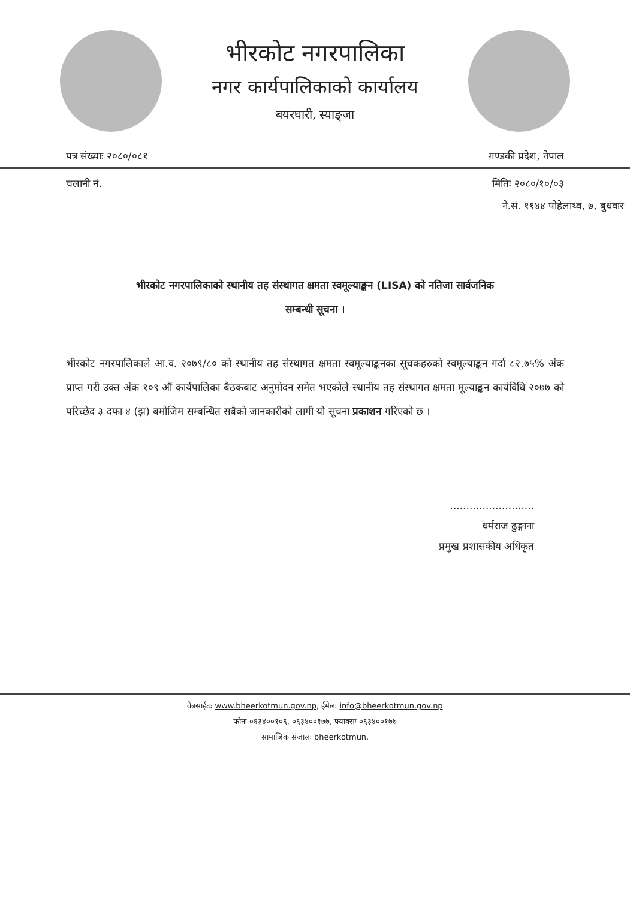भीरकोट नगरपालिका
नगर कार्यपालिकाको कार्यालय
बयरघारी, स्याङ्जा
पत्र संख्याः २०८०/०८१ गण्डकी प्रदेश, नेपाल
चलानी नं. मितिः २०८०/१०/०३
ने.सं. ११४४ पोहेलाथ्व, ७, बुधवार
भीरकोट नगरपालिकाको स्थानीय तह संस्थागत क्षमता स्वमूल्याङ्कन (LISA) को नतिजा सार्वजनिक
सम्बन्धी सूचना ।
भीरकोट नगरपालिकाले आ.व. २०७९/८० को स्थानीय तह संस्थागत क्षमता स्वमूल्याङ्कनका सूचकहरुको स्वमूल्याङ्कन गर्दा ८२.७५% अंक प्राप्त गरी उक्त अंक १०९ औं कार्यपालिका बैठकबाट अनुमोदन समेत भएकोले स्थानीय तह संस्थागत क्षमता मूल्याङ्कन कार्यविधि २०७७ को परिच्छेद ३ दफा ४ (झ) बमोजिम सम्बन्धित सबैको जानकारीको लागी यो सूचना प्रकाशन गरिएको छ ।
..........................
धर्मराज ढुङ्गाना
प्रमुख प्रशासकीय अधिकृत
वेबसाईटः www.bheerkotmun.gov.np, ईमेलः info@bheerkotmun.gov.np
फोनः ०६३४००१०६, ०६३४००१७७, फ्याक्सः ०६३४००१७७
सामाजिक संजालः bheerkotmun,